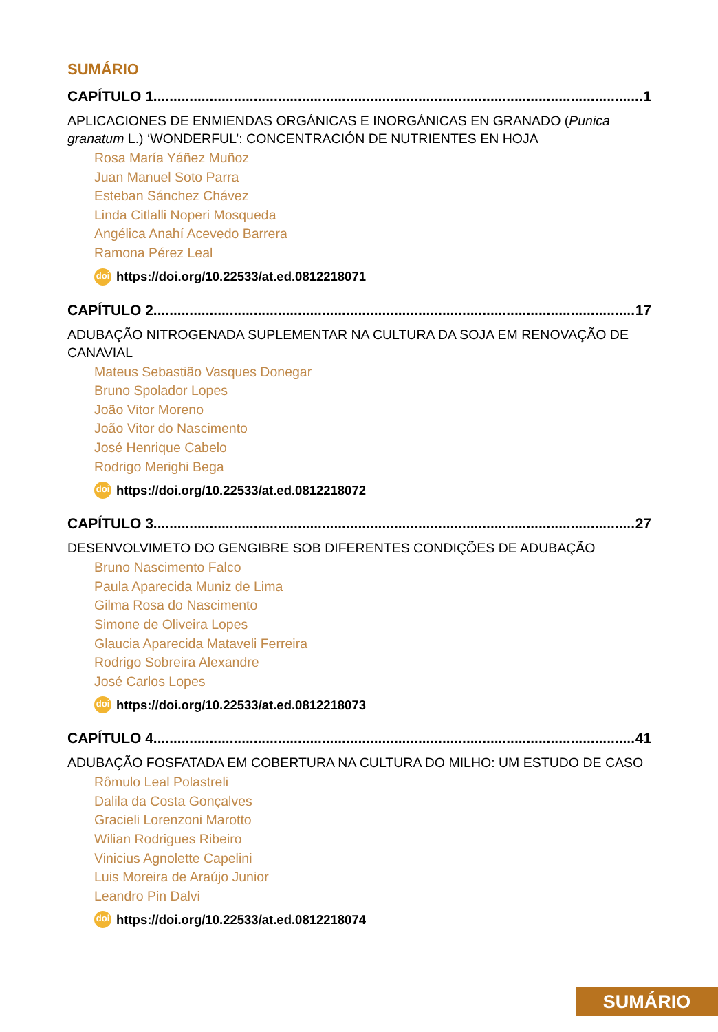SUMÁRIO
CAPÍTULO 1 1
APLICACIONES DE ENMIENDAS ORGÁNICAS E INORGÁNICAS EN GRANADO (Punica granatum L.) ‘WONDERFUL’: CONCENTRACIÓN DE NUTRIENTES EN HOJA
Rosa María Yáñez Muñoz
Juan Manuel Soto Parra
Esteban Sánchez Chávez
Linda Citlalli Noperi Mosqueda
Angélica Anahí Acevedo Barrera
Ramona Pérez Leal
doi https://doi.org/10.22533/at.ed.0812218071
CAPÍTULO 2 17
ADUBAÇÃO NITROGENADA SUPLEMENTAR NA CULTURA DA SOJA EM RENOVAÇÃO DE CANAVIAL
Mateus Sebastião Vasques Donegar
Bruno Spolador Lopes
João Vitor Moreno
João Vitor do Nascimento
José Henrique Cabelo
Rodrigo Merighi Bega
doi https://doi.org/10.22533/at.ed.0812218072
CAPÍTULO 3 27
DESENVOLVIMETO DO GENGIBRE SOB DIFERENTES CONDIÇÕES DE ADUBAÇÃO
Bruno Nascimento Falco
Paula Aparecida Muniz de Lima
Gilma Rosa do Nascimento
Simone de Oliveira Lopes
Glaucia Aparecida Mataveli Ferreira
Rodrigo Sobreira Alexandre
José Carlos Lopes
doi https://doi.org/10.22533/at.ed.0812218073
CAPÍTULO 4 41
ADUBAÇÃO FOSFATADA EM COBERTURA NA CULTURA DO MILHO: UM ESTUDO DE CASO
Rômulo Leal Polastreli
Dalila da Costa Gonçalves
Gracieli Lorenzoni Marotto
Wilian Rodrigues Ribeiro
Vinicius Agnolette Capelini
Luis Moreira de Araújo Junior
Leandro Pin Dalvi
doi https://doi.org/10.22533/at.ed.0812218074
SUMÁRIO